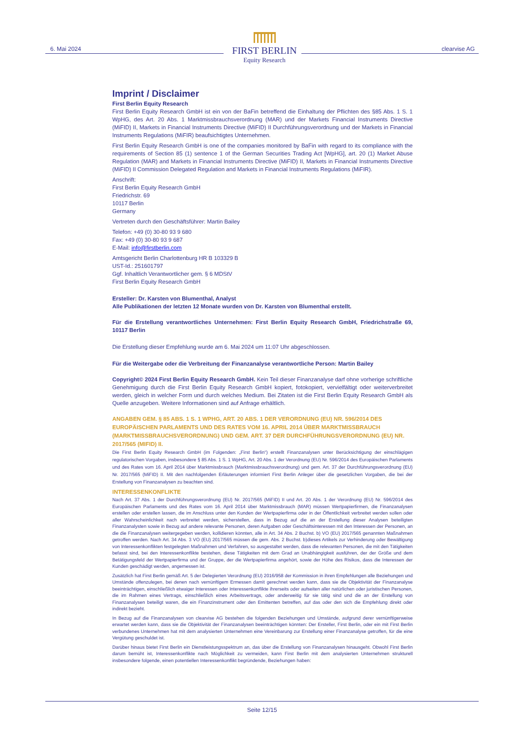6. Mai 2024
FIRST BERLIN
Equity Research
clearvise AG
Imprint / Disclaimer
First Berlin Equity Research
First Berlin Equity Research GmbH ist ein von der BaFin betreffend die Einhaltung der Pflichten des §85 Abs. 1 S. 1 WpHG, des Art. 20 Abs. 1 Marktmissbrauchsverordnung (MAR) und der Markets Financial Instruments Directive (MiFID) II, Markets in Financial Instruments Directive (MiFID) II Durchführungsverordnung und der Markets in Financial Instruments Regulations (MiFIR) beaufsichtigtes Unternehmen.
First Berlin Equity Research GmbH is one of the companies monitored by BaFin with regard to its compliance with the requirements of Section 85 (1) sentence 1 of the German Securities Trading Act [WpHG], art. 20 (1) Market Abuse Regulation (MAR) and Markets in Financial Instruments Directive (MiFID) II, Markets in Financial Instruments Directive (MiFID) II Commission Delegated Regulation and Markets in Financial Instruments Regulations (MiFIR).
Anschrift:
First Berlin Equity Research GmbH
Friedrichstr. 69
10117 Berlin
Germany
Vertreten durch den Geschäftsführer: Martin Bailey
Telefon: +49 (0) 30-80 93 9 680
Fax: +49 (0) 30-80 93 9 687
E-Mail: info@firstberlin.com
Amtsgericht Berlin Charlottenburg HR B 103329 B
UST-Id.: 251601797
Ggf. Inhaltlich Verantwortlicher gem. § 6 MDStV
First Berlin Equity Research GmbH
Ersteller: Dr. Karsten von Blumenthal, Analyst
Alle Publikationen der letzten 12 Monate wurden von Dr. Karsten von Blumenthal erstellt.
Für die Erstellung verantwortliches Unternehmen: First Berlin Equity Research GmbH, Friedrichstraße 69, 10117 Berlin
Die Erstellung dieser Empfehlung wurde am 6. Mai 2024 um 11:07 Uhr abgeschlossen.
Für die Weitergabe oder die Verbreitung der Finanzanalyse verantwortliche Person: Martin Bailey
Copyright© 2024 First Berlin Equity Research GmbH. Kein Teil dieser Finanzanalyse darf ohne vorherige schriftliche Genehmigung durch die First Berlin Equity Research GmbH kopiert, fotokopiert, vervielfältigt oder weiterverbreitet werden, gleich in welcher Form und durch welches Medium. Bei Zitaten ist die First Berlin Equity Research GmbH als Quelle anzugeben. Weitere Informationen sind auf Anfrage erhältlich.
ANGABEN GEM. § 85 ABS. 1 S. 1 WPHG, ART. 20 ABS. 1 DER VERORDNUNG (EU) NR. 596/2014 DES EUROPÄISCHEN PARLAMENTS UND DES RATES VOM 16. APRIL 2014 ÜBER MARKTMISSBRAUCH (MARKTMISSBRAUCHSVERORDNUNG) UND GEM. ART. 37 DER DURCHFÜHRUNGSVERORDNUNG (EU) NR. 2017/565 (MIFID) II.
Die First Berlin Equity Research GmbH (im Folgenden: „First Berlin“) erstellt Finanzanalysen unter Berücksichtigung der einschlägigen regulatorischen Vorgaben, insbesondere § 85 Abs. 1 S. 1 WpHG, Art. 20 Abs. 1 der Verordnung (EU) Nr. 596/2014 des Europäischen Parlaments und des Rates vom 16. April 2014 über Marktmissbrauch (Marktmissbrauchsverordnung) und gem. Art. 37 der Durchführungsverordnung (EU) Nr. 2017/565 (MiFID) II. Mit den nachfolgenden Erläuterungen informiert First Berlin Anleger über die gesetzlichen Vorgaben, die bei der Erstellung von Finanzanalysen zu beachten sind.
INTERESSENKONFLIKTE
Nach Art. 37 Abs. 1 der Durchführungsverordnung (EU) Nr. 2017/565 (MiFID) II und Art. 20 Abs. 1 der Verordnung (EU) Nr. 596/2014 des Europäischen Parlaments und des Rates vom 16. April 2014 über Marktmissbrauch (MAR) müssen Wertpapierfirmen, die Finanzanalysen erstellen oder erstellen lassen, die im Anschluss unter den Kunden der Wertpapierfirma oder in der Öffentlichkeit verbreitet werden sollen oder aller Wahrscheinlichkeit nach verbreitet werden, sicherstellen, dass in Bezug auf die an der Erstellung dieser Analysen beteiligten Finanzanalysten sowie in Bezug auf andere relevante Personen, deren Aufgaben oder Geschäftsinteressen mit den Interessen der Personen, an die die Finanzanalysen weitergegeben werden, kollidieren könnten, alle in Art. 34 Abs. 2 Buchst. b) VO (EU) 2017/565 genannten Maßnahmen getroffen werden. Nach Art. 34 Abs. 3 VO (EU) 2017/565 müssen die gem. Abs. 2 Buchst. b)dieses Artikels zur Verhinderung oder Bewältigung von Interessenkonflikten festgelegten Maßnahmen und Verfahren, so ausgestaltet werden, dass die relevanten Personen, die mit den Tätigkeiten befasst sind, bei den Interessenkonflikte bestehen, diese Tätigkeiten mit dem Grad an Unabhängigkeit ausführen, der der Größe und dem Betätigungsfeld der Wertpapierfirma und der Gruppe, der die Wertpapierfirma angehört, sowie der Höhe des Risikos, dass die Interessen der Kunden geschädigt werden, angemessen ist.
Zusätzlich hat First Berlin gemäß Art. 5 der Delegierten Verordnung (EU) 2016/958 der Kommission in ihren Empfehlungen alle Beziehungen und Umstände offenzulegen, bei denen nach vernünftigem Ermessen damit gerechnet werden kann, dass sie die Objektivität der Finanzanalyse beeinträchtigen, einschließlich etwaiger Interessen oder Interessenkonflikte ihrerseits oder aufseiten aller natürlichen oder juristischen Personen, die im Rahmen eines Vertrags, einschließlich eines Arbeitsvertrags, oder anderweitig für sie tätig sind und die an der Erstellung von Finanzanalysen beteiligt waren, die ein Finanzinstrument oder den Emittenten betreffen, auf das oder den sich die Empfehlung direkt oder indirekt bezieht.
In Bezug auf die Finanzanalysen von clearvise AG bestehen die folgenden Beziehungen und Umstände, aufgrund derer vernünftigerweise erwartet werden kann, dass sie die Objektivität der Finanzanalysen beeinträchtigen könnten: Der Ersteller, First Berlin, oder ein mit First Berlin verbundenes Unternehmen hat mit dem analysierten Unternehmen eine Vereinbarung zur Erstellung einer Finanzanalyse getroffen, für die eine Vergütung geschuldet ist.
Darüber hinaus bietet First Berlin ein Dienstleistungsspektrum an, das über die Erstellung von Finanzanalysen hinausgeht. Obwohl First Berlin darum bemüht ist, Interessenkonflikte nach Möglichkeit zu vermeiden, kann First Berlin mit dem analysierten Unternehmen strukturell insbesondere folgende, einen potentiellen Interessenkonflikt begründende, Beziehungen haben:
Seite 12/15